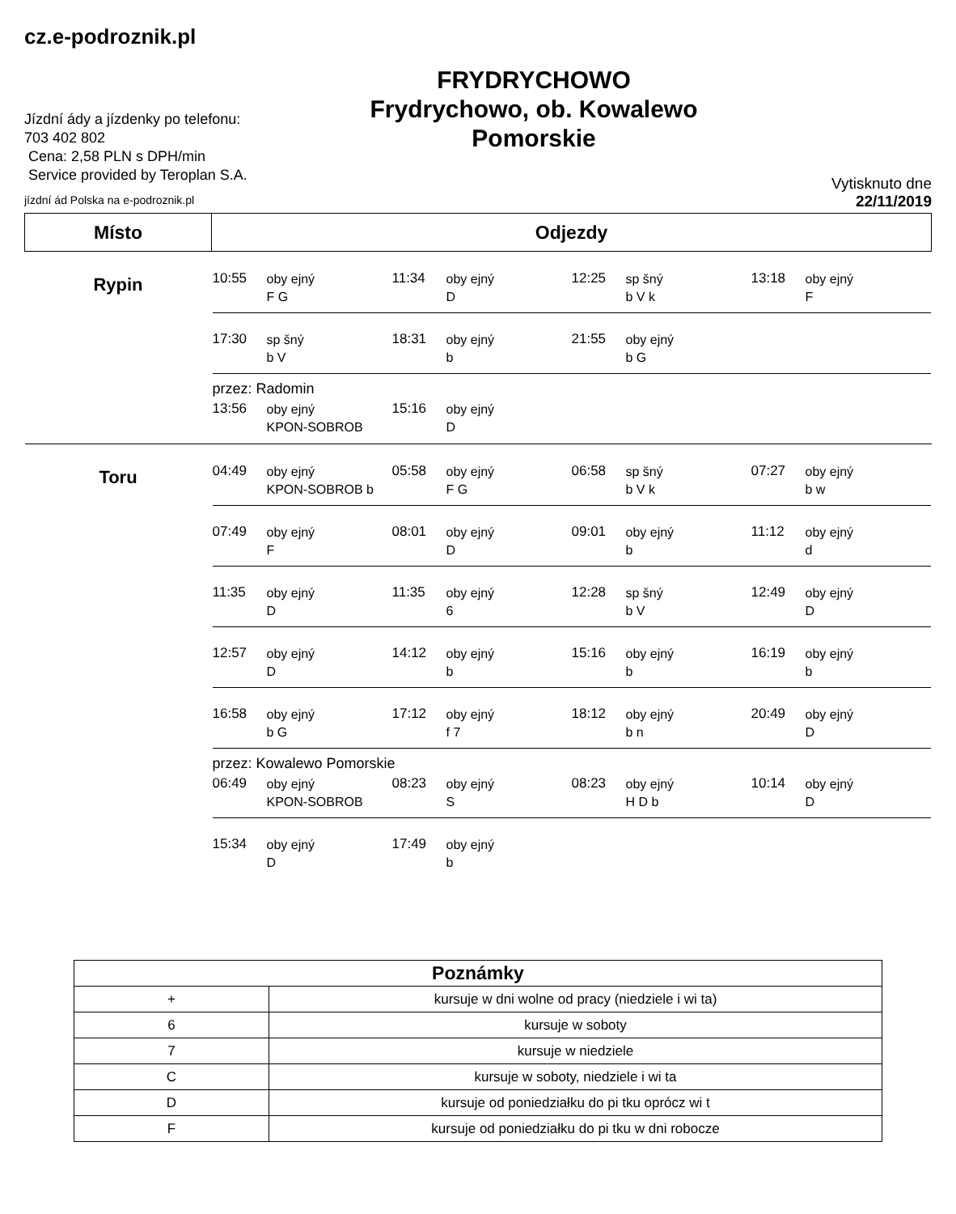cz.e-podroznik.pl
Jízdní ády a jízdenky po telefonu:
703 402 802
Cena: 2,58 PLN s DPH/min
Service provided by Teroplan S.A.
jízdní ád Polska na e-podroznik.pl
FRYDRYCHOWO
Frydrychowo, ob. Kowalewo Pomorskie
Vytisknuto dne
22/11/2019
| Místo | Odjezdy |
| --- | --- |
| Rypin | 10:55 oby ejný F G 11:34 oby ejný D 12:25 sp šný b V k 13:18 oby ejný F 17:30 sp šný b V 18:31 oby ejný b 21:55 oby ejný b G przez: Radomin 13:56 oby ejný KPON-SOBROB 15:16 oby ejný D |
| Toru | 04:49 oby ejný KPON-SOBROB b 05:58 oby ejný F G 06:58 sp šný b V k 07:27 oby ejný b w 07:49 oby ejný F 08:01 oby ejný D 09:01 oby ejný b 11:12 oby ejný d 11:35 oby ejný D 11:35 oby ejný 6 12:28 sp šný b V 12:49 oby ejný D 12:57 oby ejný D 14:12 oby ejný b 15:16 oby ejný b 16:19 oby ejný b 16:58 oby ejný b G 17:12 oby ejný f 7 18:12 oby ejný b n 20:49 oby ejný D przez: Kowalewo Pomorskie 06:49 oby ejný KPON-SOBROB 08:23 oby ejný S 08:23 oby ejný H D b 10:14 oby ejný D 15:34 oby ejný D 17:49 oby ejný b |
| Poznámky | |
| --- | --- |
| + | kursuje w dni wolne od pracy (niedziele i wi ta) |
| 6 | kursuje w soboty |
| 7 | kursuje w niedziele |
| C | kursuje w soboty, niedziele i wi ta |
| D | kursuje od poniedziałku do pi tku oprócz wi t |
| F | kursuje od poniedziałku do pi tku w dni robocze |